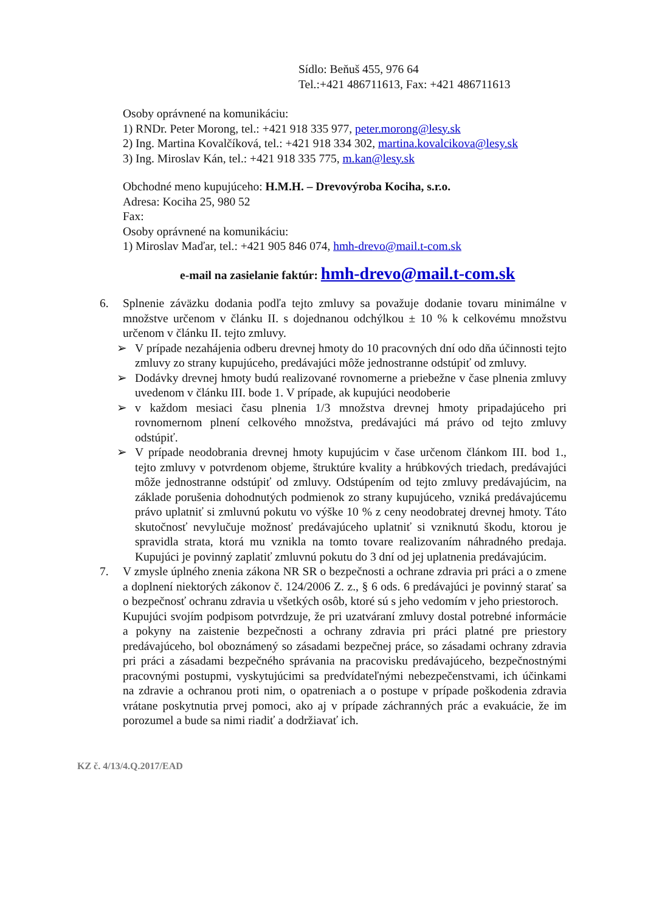Sídlo: Beňuš 455, 976 64
Tel.:+421 486711613, Fax: +421 486711613
Osoby oprávnené na komunikáciu:
1) RNDr. Peter Morong, tel.: +421 918 335 977, peter.morong@lesy.sk
2) Ing. Martina Kovalčíková, tel.: +421 918 334 302, martina.kovalcikova@lesy.sk
3) Ing. Miroslav Kán, tel.: +421 918 335 775, m.kan@lesy.sk
Obchodné meno kupujúceho: H.M.H. – Drevovýroba Kociha, s.r.o.
Adresa: Kociha 25, 980 52
Fax:
Osoby oprávnené na komunikáciu:
1) Miroslav Maďar, tel.: +421 905 846 074, hmh-drevo@mail.t-com.sk
e-mail na zasielanie faktúr: hmh-drevo@mail.t-com.sk
6. Splnenie záväzku dodania podľa tejto zmluvy sa považuje dodanie tovaru minimálne v množstve určenom v článku II. s dojednanou odchýlkou ± 10 % k celkovému množstvu určenom v článku II. tejto zmluvy.
➢ V prípade nezahájenia odberu drevnej hmoty do 10 pracovných dní odo dňa účinnosti tejto zmluvy zo strany kupujúceho, predávajúci môže jednostranne odstúpiť od zmluvy.
➢ Dodávky drevnej hmoty budú realizované rovnomerne a priebežne v čase plnenia zmluvy uvedenom v článku III. bode 1. V prípade, ak kupujúci neodoberie
➢ v každom mesiaci času plnenia 1/3 množstva drevnej hmoty pripadajúceho pri rovnomernom plnení celkového množstva, predávajúci má právo od tejto zmluvy odstúpiť.
➢ V prípade neodobrania drevnej hmoty kupujúcim v čase určenom článkom III. bod 1., tejto zmluvy v potvrdenom objeme, štruktúre kvality a hrúbkových triedach, predávajúci môže jednostranne odstúpiť od zmluvy. Odstúpením od tejto zmluvy predávajúcim, na základe porušenia dohodnutých podmienok zo strany kupujúceho, vzniká predávajúcemu právo uplatniť si zmluvnú pokutu vo výške 10 % z ceny neodobratej drevnej hmoty. Táto skutočnosť nevylučuje možnosť predávajúceho uplatniť si vzniknutú škodu, ktorou je spravidla strata, ktorá mu vznikla na tomto tovare realizovaním náhradného predaja. Kupujúci je povinný zaplatiť zmluvnú pokutu do 3 dní od jej uplatnenia predávajúcim.
7. V zmysle úplného znenia zákona NR SR o bezpečnosti a ochrane zdravia pri práci a o zmene a doplnení niektorých zákonov č. 124/2006 Z. z., § 6 ods. 6 predávajúci je povinný starať sa o bezpečnosť ochranu zdravia u všetkých osôb, ktoré sú s jeho vedomím v jeho priestoroch.
Kupujúci svojím podpisom potvrdzuje, že pri uzatváraní zmluvy dostal potrebné informácie a pokyny na zaistenie bezpečnosti a ochrany zdravia pri práci platné pre priestory predávajúceho, bol oboznámený so zásadami bezpečnej práce, so zásadami ochrany zdravia pri práci a zásadami bezpečného správania na pracovisku predávajúceho, bezpečnostnými pracovnými postupmi, vyskytujúcimi sa predvídateľnými nebezpečenstvami, ich účinkami na zdravie a ochranou proti nim, o opatreniach a o postupe v prípade poškodenia zdravia vrátane poskytnutia prvej pomoci, ako aj v prípade záchranných prác a evakuácie, že im porozumel a bude sa nimi riadiť a dodržiavať ich.
KZ č. 4/13/4.Q.2017/EAD